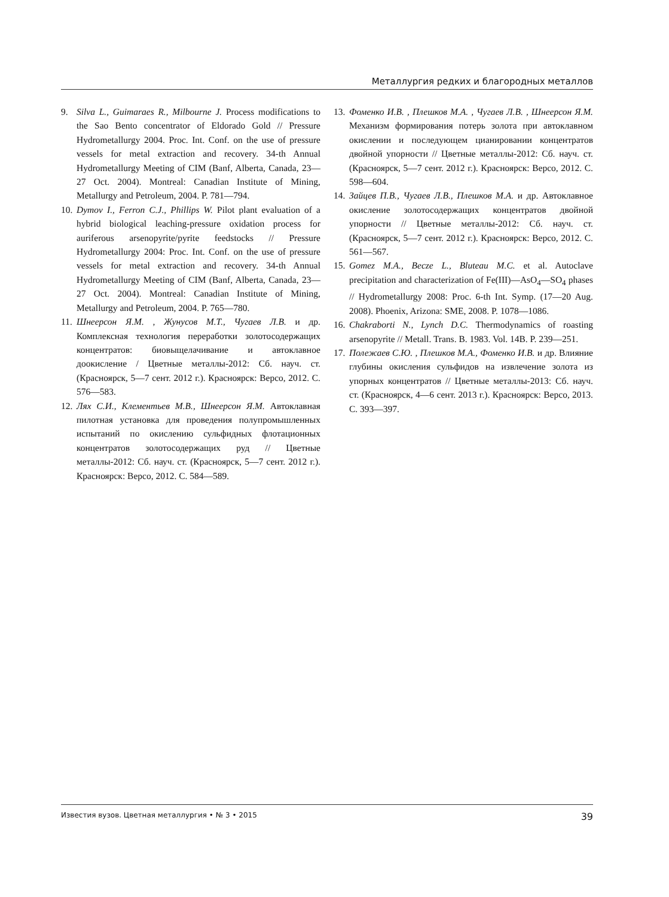Металлургия редких и благородных металлов
9. Silva L., Guimaraes R., Milbourne J. Process modifications to the Sao Bento concentrator of Eldorado Gold // Pressure Hydrometallurgy 2004. Proc. Int. Conf. on the use of pressure vessels for metal extraction and recovery. 34-th Annual Hydrometallurgy Meeting of CIM (Banf, Alberta, Canada, 23—27 Oct. 2004). Montreal: Canadian Institute of Mining, Metallurgy and Petroleum, 2004. P. 781—794.
10. Dymov I., Ferron C.J., Phillips W. Pilot plant evaluation of a hybrid biological leaching-pressure oxidation process for auriferous arsenopyrite/pyrite feedstocks // Pressure Hydrometallurgy 2004: Proc. Int. Conf. on the use of pressure vessels for metal extraction and recovery. 34-th Annual Hydrometallurgy Meeting of CIM (Banf, Alberta, Canada, 23—27 Oct. 2004). Montreal: Canadian Institute of Mining, Metallurgy and Petroleum, 2004. P. 765—780.
11. Шнеерсон Я.М. , Жунусов М.Т., Чугаев Л.В. и др. Комплексная технология переработки золотосодержащих концентратов: биовыщелачивание и автоклавное доокисление / Цветные металлы-2012: Сб. науч. ст. (Красноярск, 5—7 сент. 2012 г.). Красноярск: Версо, 2012. С. 576—583.
12. Лях С.И., Клементьев М.В., Шнеерсон Я.М. Автоклавная пилотная установка для проведения полупромышленных испытаний по окислению сульфидных флотационных концентратов золотосодержащих руд // Цветные металлы-2012: Сб. науч. ст. (Красноярск, 5—7 сент. 2012 г.). Красноярск: Версо, 2012. С. 584—589.
13. Фоменко И.В. , Плешков М.А. , Чугаев Л.В. , Шнеерсон Я.М. Механизм формирования потерь золота при автоклавном окислении и последующем цианировании концентратов двойной упорности // Цветные металлы-2012: Сб. науч. ст. (Красноярск, 5—7 сент. 2012 г.). Красноярск: Версо, 2012. С. 598—604.
14. Зайцев П.В., Чугаев Л.В., Плешков М.А. и др. Автоклавное окисление золотосодержащих концентратов двойной упорности // Цветные металлы-2012: Сб. науч. ст. (Красноярск, 5—7 сент. 2012 г.). Красноярск: Версо, 2012. С. 561—567.
15. Gomez M.A., Becze L., Bluteau M.C. et al. Autoclave precipitation and characterization of Fe(III)—AsO<sub>4</sub>—SO<sub>4</sub> phases // Hydrometallurgy 2008: Proc. 6-th Int. Symp. (17—20 Aug. 2008). Phoenix, Arizona: SME, 2008. P. 1078—1086.
16. Chakraborti N., Lynch D.C. Thermodynamics of roasting arsenopyrite // Metall. Trans. B. 1983. Vol. 14B. P. 239—251.
17. Полежаев С.Ю. , Плешков М.А., Фоменко И.В. и др. Влияние глубины окисления сульфидов на извлечение золота из упорных концентратов // Цветные металлы-2013: Сб. науч. ст. (Красноярск, 4—6 сент. 2013 г.). Красноярск: Версо, 2013. С. 393—397.
Известия вузов. Цветная металлургия • № 3 • 2015 39